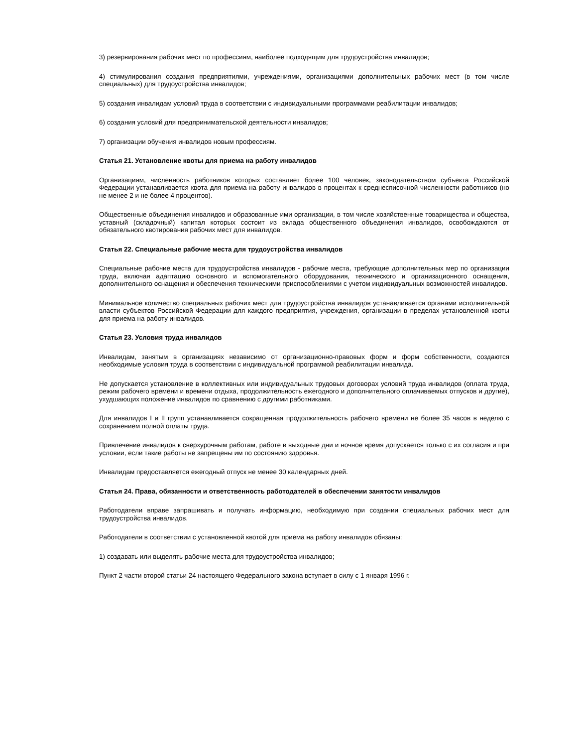3) резервирования рабочих мест по профессиям, наиболее подходящим для трудоустройства инвалидов;
4) стимулирования создания предприятиями, учреждениями, организациями дополнительных рабочих мест (в том числе специальных) для трудоустройства инвалидов;
5) создания инвалидам условий труда в соответствии с индивидуальными программами реабилитации инвалидов;
6) создания условий для предпринимательской деятельности инвалидов;
7) организации обучения инвалидов новым профессиям.
Статья 21. Установление квоты для приема на работу инвалидов
Организациям, численность работников которых составляет более 100 человек, законодательством субъекта Российской Федерации устанавливается квота для приема на работу инвалидов в процентах к среднесписочной численности работников (но не менее 2 и не более 4 процентов).
Общественные объединения инвалидов и образованные ими организации, в том числе хозяйственные товарищества и общества, уставный (складочный) капитал которых состоит из вклада общественного объединения инвалидов, освобождаются от обязательного квотирования рабочих мест для инвалидов.
Статья 22. Специальные рабочие места для трудоустройства инвалидов
Специальные рабочие места для трудоустройства инвалидов - рабочие места, требующие дополнительных мер по организации труда, включая адаптацию основного и вспомогательного оборудования, технического и организационного оснащения, дополнительного оснащения и обеспечения техническими приспособлениями с учетом индивидуальных возможностей инвалидов.
Минимальное количество специальных рабочих мест для трудоустройства инвалидов устанавливается органами исполнительной власти субъектов Российской Федерации для каждого предприятия, учреждения, организации в пределах установленной квоты для приема на работу инвалидов.
Статья 23. Условия труда инвалидов
Инвалидам, занятым в организациях независимо от организационно-правовых форм и форм собственности, создаются необходимые условия труда в соответствии с индивидуальной программой реабилитации инвалида.
Не допускается установление в коллективных или индивидуальных трудовых договорах условий труда инвалидов (оплата труда, режим рабочего времени и времени отдыха, продолжительность ежегодного и дополнительного оплачиваемых отпусков и другие), ухудшающих положение инвалидов по сравнению с другими работниками.
Для инвалидов I и II групп устанавливается сокращенная продолжительность рабочего времени не более 35 часов в неделю с сохранением полной оплаты труда.
Привлечение инвалидов к сверхурочным работам, работе в выходные дни и ночное время допускается только с их согласия и при условии, если такие работы не запрещены им по состоянию здоровья.
Инвалидам предоставляется ежегодный отпуск не менее 30 календарных дней.
Статья 24. Права, обязанности и ответственность работодателей в обеспечении занятости инвалидов
Работодатели вправе запрашивать и получать информацию, необходимую при создании специальных рабочих мест для трудоустройства инвалидов.
Работодатели в соответствии с установленной квотой для приема на работу инвалидов обязаны:
1) создавать или выделять рабочие места для трудоустройства инвалидов;
Пункт 2 части второй статьи 24 настоящего Федерального закона вступает в силу с 1 января 1996 г.